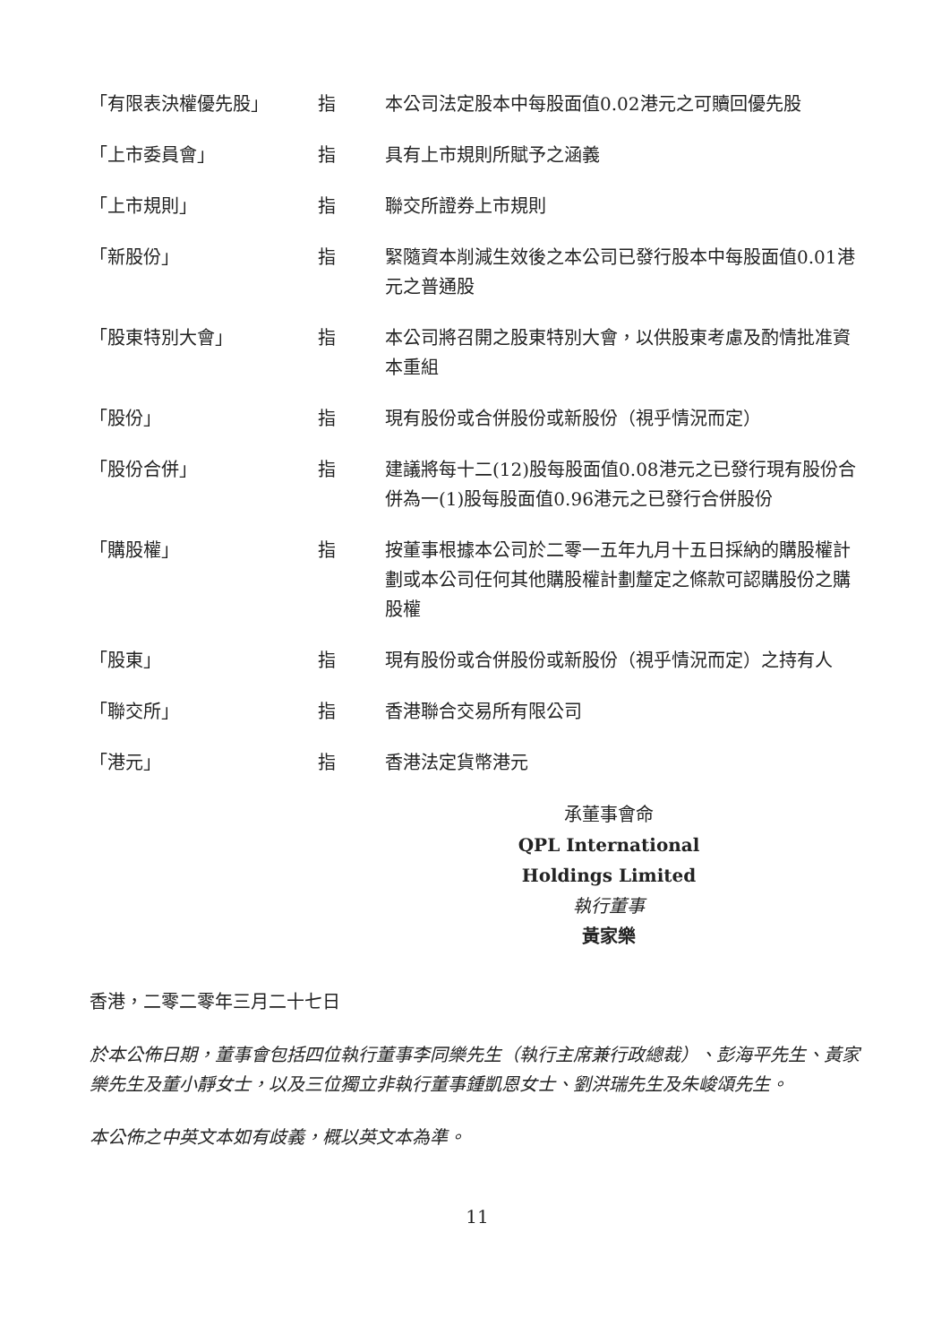| 「有限表決權優先股」 | 指 | 本公司法定股本中每股面值0.02港元之可贖回優先股 |
| 「上市委員會」 | 指 | 具有上市規則所賦予之涵義 |
| 「上市規則」 | 指 | 聯交所證券上市規則 |
| 「新股份」 | 指 | 緊隨資本削減生效後之本公司已發行股本中每股面值0.01港元之普通股 |
| 「股東特別大會」 | 指 | 本公司將召開之股東特別大會，以供股東考慮及酌情批准資本重組 |
| 「股份」 | 指 | 現有股份或合併股份或新股份（視乎情況而定） |
| 「股份合併」 | 指 | 建議將每十二(12)股每股面值0.08港元之已發行現有股份合併為一(1)股每股面值0.96港元之已發行合併股份 |
| 「購股權」 | 指 | 按董事根據本公司於二零一五年九月十五日採納的購股權計劃或本公司任何其他購股權計劃釐定之條款可認購股份之購股權 |
| 「股東」 | 指 | 現有股份或合併股份或新股份（視乎情況而定）之持有人 |
| 「聯交所」 | 指 | 香港聯合交易所有限公司 |
| 「港元」 | 指 | 香港法定貨幣港元 |
承董事會命
QPL International Holdings Limited
執行董事
黃家樂
香港，二零二零年三月二十七日
於本公佈日期，董事會包括四位執行董事李同樂先生（執行主席兼行政總裁）、彭海平先生、黃家樂先生及董小靜女士，以及三位獨立非執行董事鍾凱恩女士、劉洪瑞先生及朱峻頌先生。
本公佈之中英文本如有歧義，概以英文本為準。
11